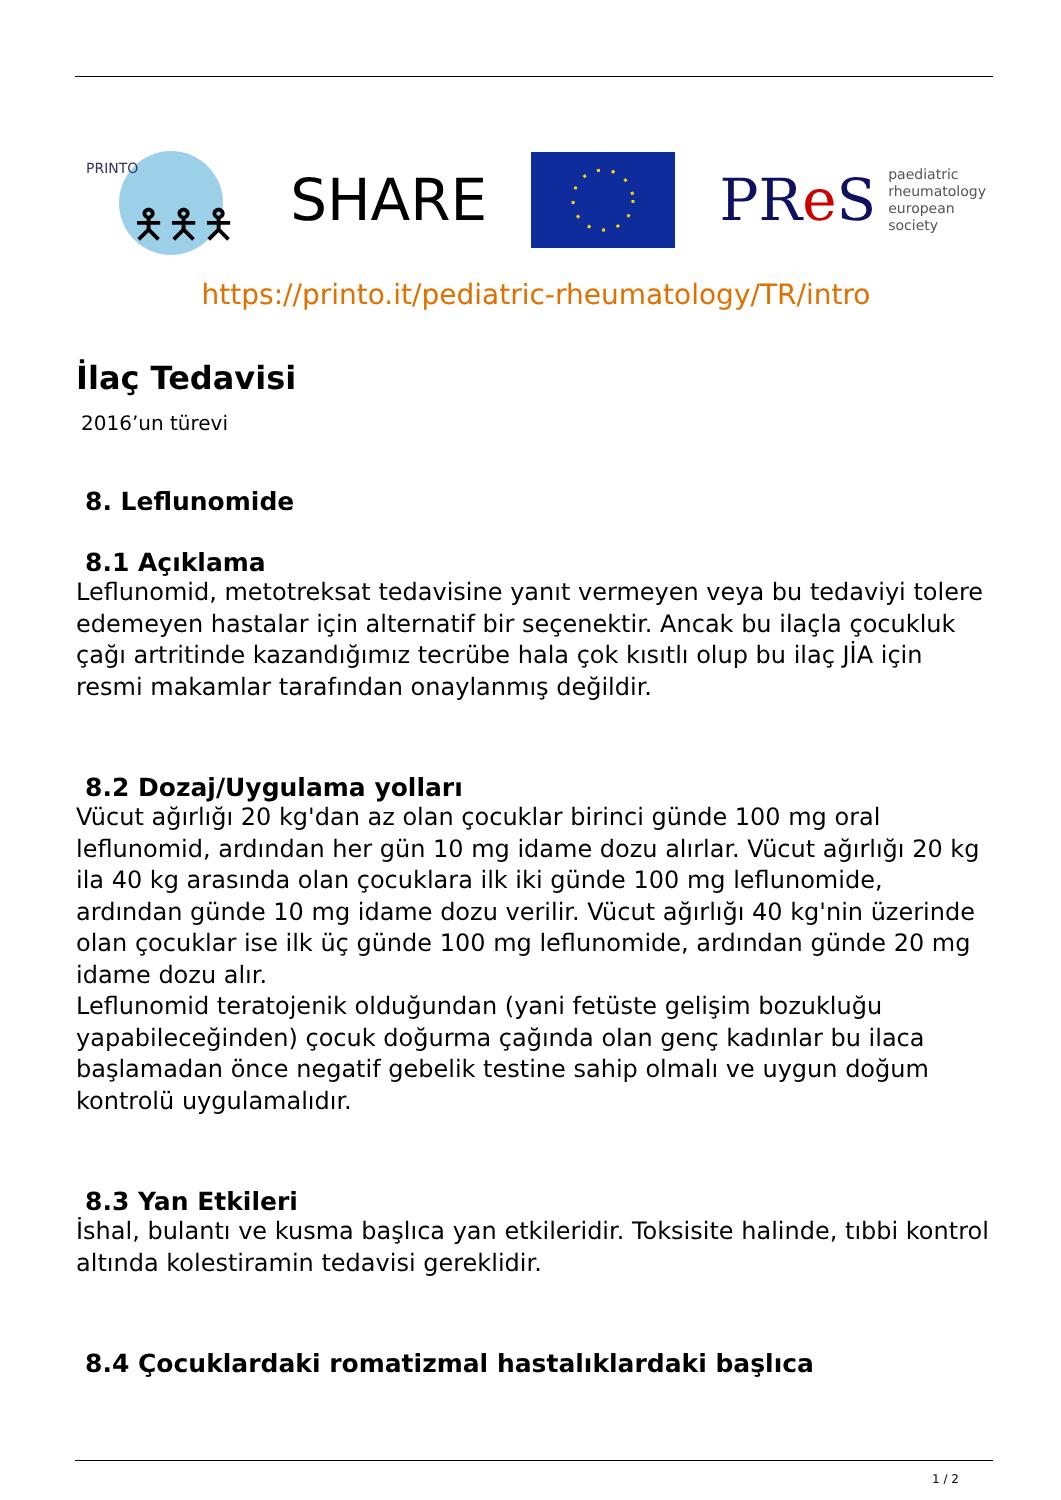PRINTO
🯅🯅🯅
SHARE
PRe S paediatric
rheumatology
european
society
https://printo.it/pediatric-rheumatology/TR/intro
İlaç Tedavisi
2016’un türevi
8. Leflunomide
8.1 Açıklama
Leflunomid, metotreksat tedavisine yanıt vermeyen veya bu tedaviyi tolere edemeyen hastalar için alternatif bir seçenektir. Ancak bu ilaçla çocukluk çağı artritinde kazandığımız tecrübe hala çok kısıtlı olup bu ilaç JİA için resmi makamlar tarafından onaylanmış değildir.
8.2 Dozaj/Uygulama yolları
Vücut ağırlığı 20 kg'dan az olan çocuklar birinci günde 100 mg oral leflunomid, ardından her gün 10 mg idame dozu alırlar. Vücut ağırlığı 20 kg ila 40 kg arasında olan çocuklara ilk iki günde 100 mg leflunomide, ardından günde 10 mg idame dozu verilir. Vücut ağırlığı 40 kg'nin üzerinde olan çocuklar ise ilk üç günde 100 mg leflunomide, ardından günde 20 mg idame dozu alır.
Leflunomid teratojenik olduğundan (yani fetüste gelişim bozukluğu yapabileceğinden) çocuk doğurma çağında olan genç kadınlar bu ilaca başlamadan önce negatif gebelik testine sahip olmalı ve uygun doğum kontrolü uygulamalıdır.
8.3 Yan Etkileri
İshal, bulantı ve kusma başlıca yan etkileridir. Toksisite halinde, tıbbi kontrol altında kolestiramin tedavisi gereklidir.
8.4 Çocuklardaki romatizmal hastalıklardaki başlıca
1 / 2